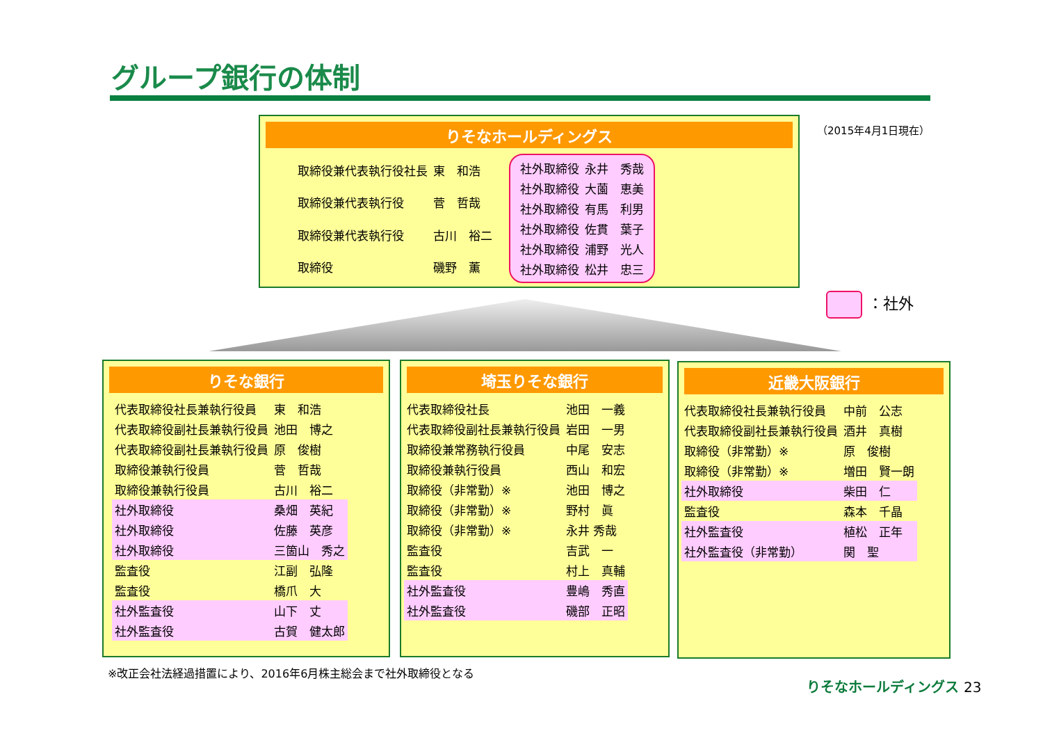グループ銀行の体制
（2015年4月1日現在）
りそなホールディングス
| 取締役兼代表執行役社長 | 東 和浩 |
| 取締役兼代表執行役 | 菅 哲哉 |
| 取締役兼代表執行役 | 古川 裕二 |
| 取締役 | 磯野 薫 |
| 社外取締役 | 永井 秀哉 |
| 社外取締役 | 大薗 恵美 |
| 社外取締役 | 有馬 利男 |
| 社外取締役 | 佐貫 葉子 |
| 社外取締役 | 浦野 光人 |
| 社外取締役 | 松井 忠三 |
：社外
りそな銀行
| 代表取締役社長兼執行役員 | 東 和浩 |
| 代表取締役副社長兼執行役員 | 池田 博之 |
| 代表取締役副社長兼執行役員 | 原 俊樹 |
| 取締役兼執行役員 | 菅 哲哉 |
| 取締役兼執行役員 | 古川 裕二 |
| 社外取締役 | 桑畑 英紀 |
| 社外取締役 | 佐藤 英彦 |
| 社外取締役 | 三箇山 秀之 |
| 監査役 | 江副 弘隆 |
| 監査役 | 橋爪 大 |
| 社外監査役 | 山下 丈 |
| 社外監査役 | 古賀 健太郎 |
埼玉りそな銀行
| 代表取締役社長 | 池田 一義 |
| 代表取締役副社長兼執行役員 | 岩田 一男 |
| 取締役兼常務執行役員 | 中尾 安志 |
| 取締役兼執行役員 | 西山 和宏 |
| 取締役（非常勤）※ | 池田 博之 |
| 取締役（非常勤）※ | 野村 眞 |
| 取締役（非常勤）※ | 永井 秀哉 |
| 監査役 | 吉武 一 |
| 監査役 | 村上 真輔 |
| 社外監査役 | 豊嶋 秀直 |
| 社外監査役 | 磯部 正昭 |
近畿大阪銀行
| 代表取締役社長兼執行役員 | 中前 公志 |
| 代表取締役副社長兼執行役員 | 酒井 真樹 |
| 取締役（非常勤）※ | 原 俊樹 |
| 取締役（非常勤）※ | 増田 賢一朗 |
| 社外取締役 | 柴田 仁 |
| 監査役 | 森本 千晶 |
| 社外監査役 | 植松 正年 |
| 社外監査役（非常勤） | 関 聖 |
※改正会社法経過措置により、2016年6月株主総会まで社外取締役となる
りそなホールディングス 23